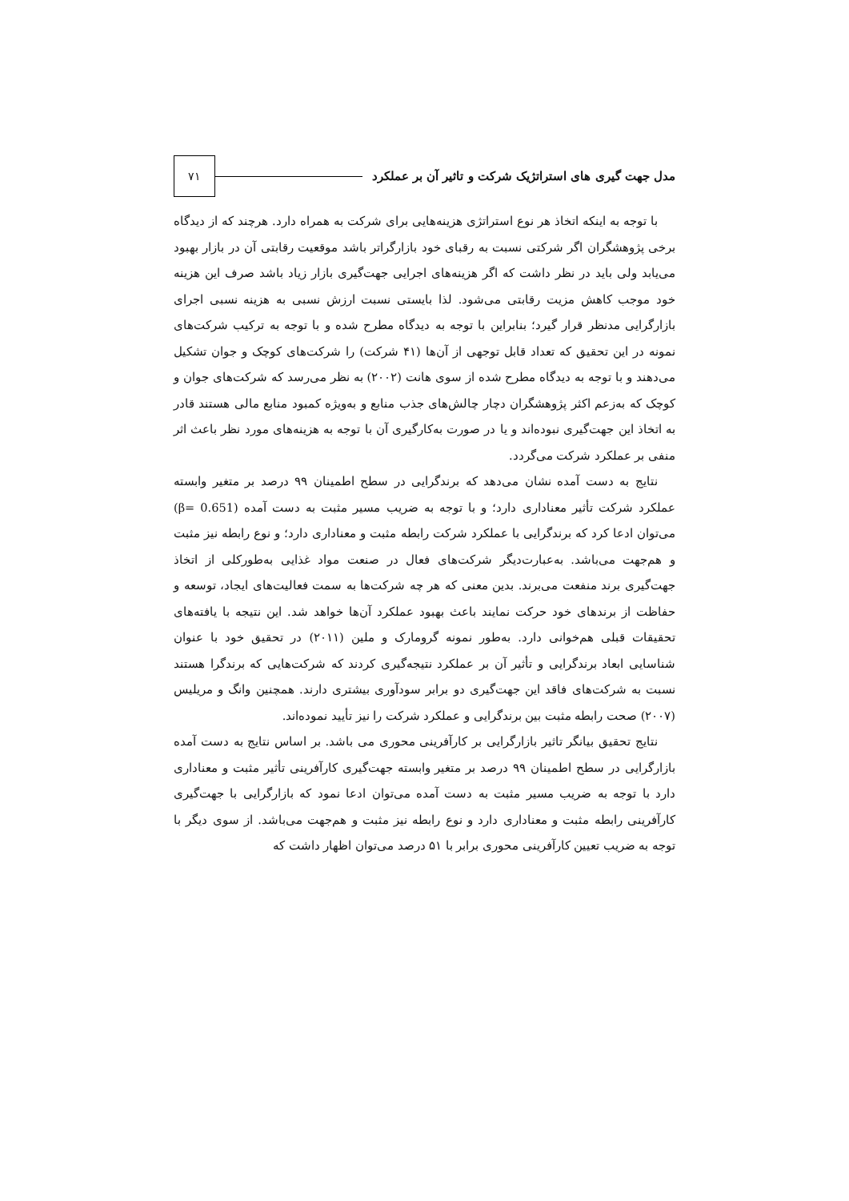مدل جهت گیری های استراتژیک شرکت و تاثیر آن بر عملکرد ۷۱
با توجه به اینکه اتخاذ هر نوع استراتژی هزینه‌هایی برای شرکت به همراه دارد. هرچند که از دیدگاه برخی پژوهشگران اگر شرکتی نسبت به رقبای خود بازارگراتر باشد موقعیت رقابتی آن در بازار بهبود می‌یابد ولی باید در نظر داشت که اگر هزینه‌های اجرایی جهت‌گیری بازار زیاد باشد صرف این هزینه خود موجب کاهش مزیت رقابتی می‌شود. لذا بایستی نسبت ارزش نسبی به هزینه نسبی اجرای بازارگرایی مدنظر قرار گیرد؛ بنابراین با توجه به دیدگاه مطرح شده و با توجه به ترکیب شرکت‌های نمونه در این تحقیق که تعداد قابل توجهی از آن‌ها (۴۱ شرکت) را شرکت‌های کوچک و جوان تشکیل می‌دهند و با توجه به دیدگاه مطرح شده از سوی هانت (۲۰۰۲) به نظر می‌رسد که شرکت‌های جوان و کوچک که به‌زعم اکثر پژوهشگران دچار چالش‌های جذب منابع و به‌ویژه کمبود منابع مالی هستند قادر به اتخاذ این جهت‌گیری نبوده‌اند و یا در صورت به‌کارگیری آن با توجه به هزینه‌های مورد نظر باعث اثر منفی بر عملکرد شرکت می‌گردد.
نتایج به دست آمده نشان می‌دهد که برندگرایی در سطح اطمینان ۹۹ درصد بر متغیر وابسته عملکرد شرکت تأثیر معناداری دارد؛ و با توجه به ضریب مسیر مثبت به دست آمده (β= 0.651) می‌توان ادعا کرد که برندگرایی با عملکرد شرکت رابطه مثبت و معناداری دارد؛ و نوع رابطه نیز مثبت و هم‌جهت می‌باشد. به‌عبارت‌دیگر شرکت‌های فعال در صنعت مواد غذایی به‌طورکلی از اتخاذ جهت‌گیری برند منفعت می‌برند. بدین معنی که هر چه شرکت‌ها به سمت فعالیت‌های ایجاد، توسعه و حفاظت از برندهای خود حرکت نمایند باعث بهبود عملکرد آن‌ها خواهد شد. این نتیجه با یافته‌های تحقیقات قبلی هم‌خوانی دارد. به‌طور نمونه گرومارک و ملین (۲۰۱۱) در تحقیق خود با عنوان شناسایی ابعاد برندگرایی و تأثیر آن بر عملکرد نتیجه‌گیری کردند که شرکت‌هایی که برندگرا هستند نسبت به شرکت‌های فاقد این جهت‌گیری دو برابر سودآوری بیشتری دارند. همچنین وانگ و مریلیس (۲۰۰۷) صحت رابطه مثبت بین برندگرایی و عملکرد شرکت را نیز تأیید نموده‌اند.
نتایج تحقیق بیانگر تاثیر بازارگرایی بر کارآفرینی محوری می باشد. بر اساس نتایج به دست آمده بازارگرایی در سطح اطمینان ۹۹ درصد بر متغیر وابسته جهت‌گیری کارآفرینی تأثیر مثبت و معناداری دارد با توجه به ضریب مسیر مثبت به دست آمده می‌توان ادعا نمود که بازارگرایی با جهت‌گیری کارآفرینی رابطه مثبت و معناداری دارد و نوع رابطه نیز مثبت و هم‌جهت می‌باشد. از سوی دیگر با توجه به ضریب تعیین کارآفرینی محوری برابر با ۵۱ درصد می‌توان اظهار داشت که